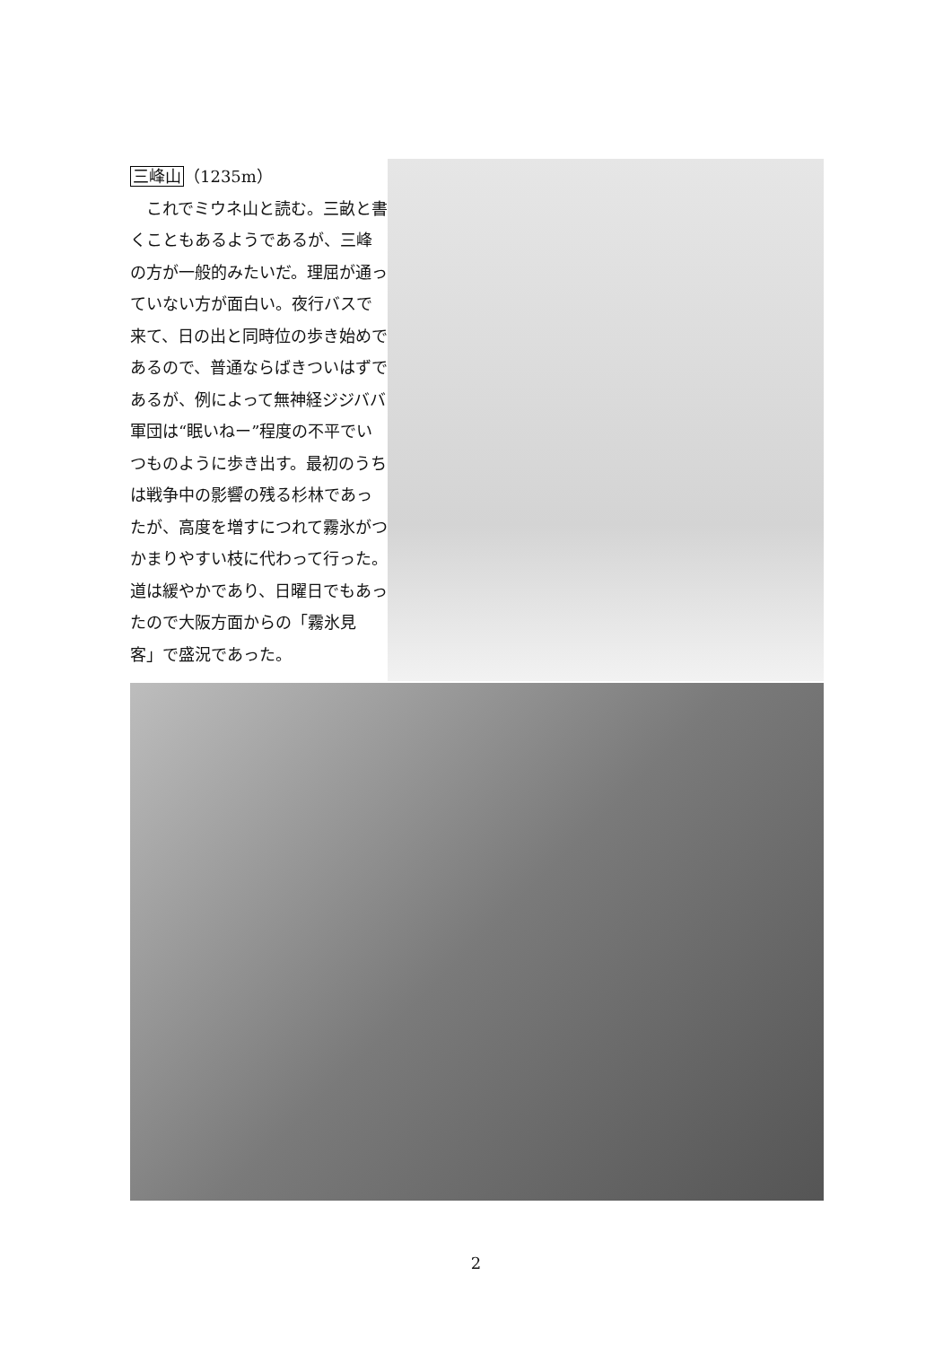三峰山（1235m）
　これでミウネ山と読む。三畝と書くこともあるようであるが、三峰の方が一般的みたいだ。理屈が通っていない方が面白い。夜行バスで来て、日の出と同時位の歩き始めであるので、普通ならばきついはずであるが、例によって無神経ジジババ軍団は“眠いねー”程度の不平でいつものように歩き出す。最初のうちは戦争中の影響の残る杉林であったが、高度を増すにつれて霧氷がつかまりやすい枝に代わって行った。道は緩やかであり、日曜日でもあったので大阪方面からの「霧氷見客」で盛況であった。
2